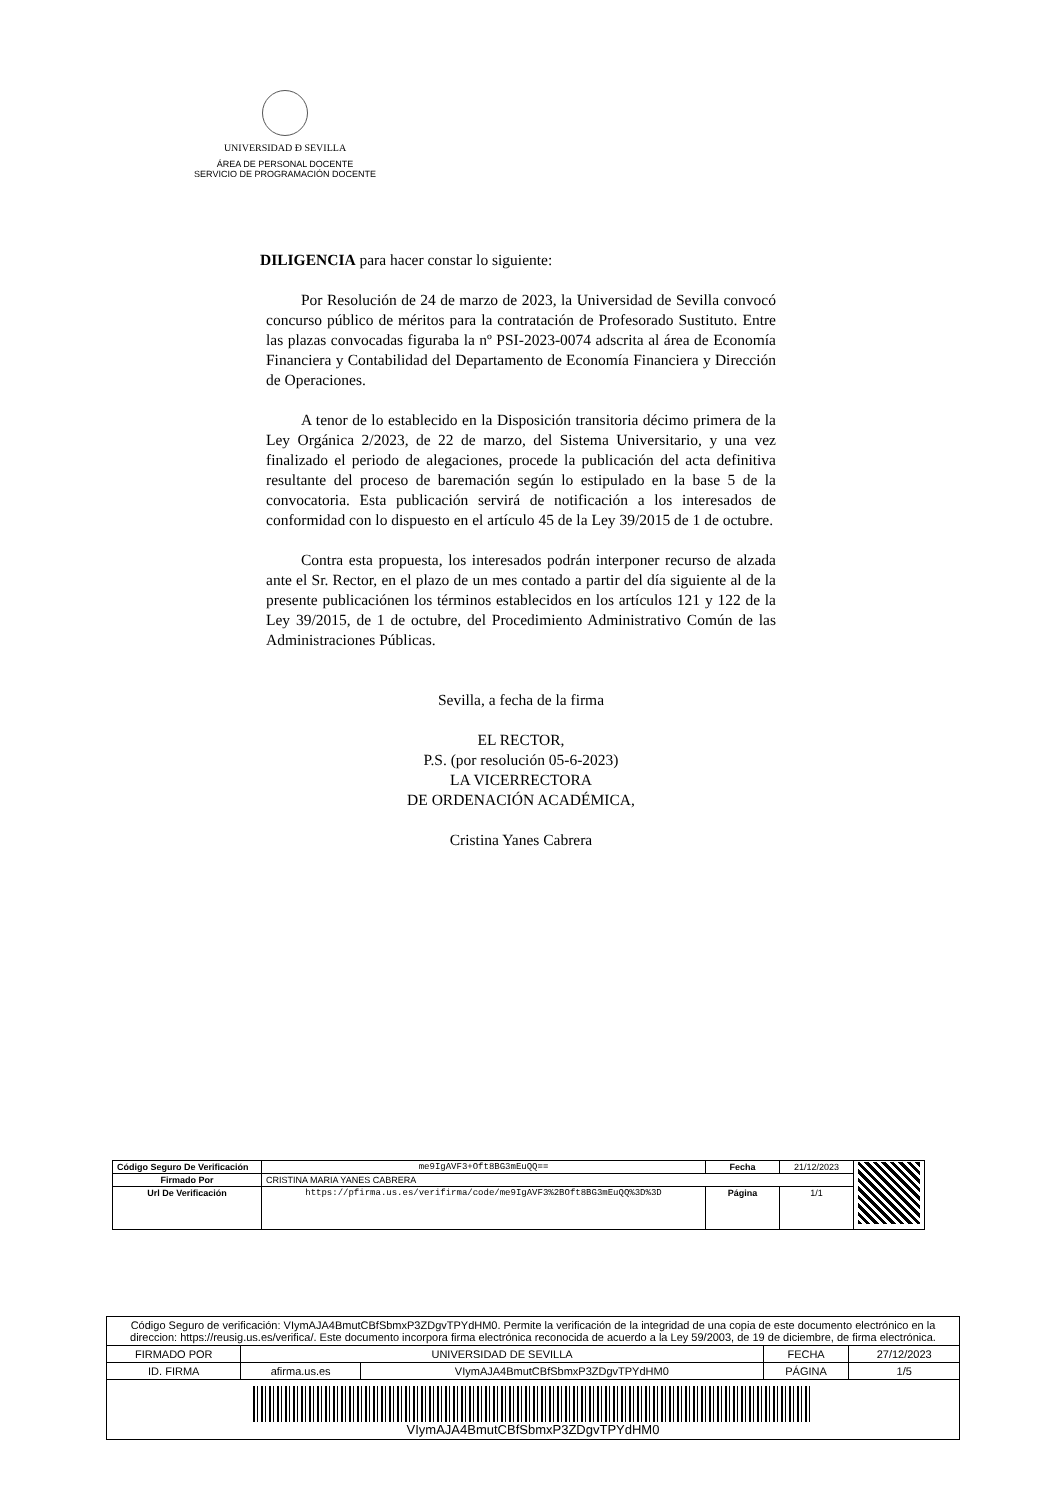UNIVERSIDAD Ð SEVILLA
ÁREA DE PERSONAL DOCENTE
SERVICIO DE PROGRAMACIÓN DOCENTE
DILIGENCIA para hacer constar lo siguiente:
Por Resolución de 24 de marzo de 2023, la Universidad de Sevilla convocó concurso público de méritos para la contratación de Profesorado Sustituto. Entre las plazas convocadas figuraba la nº PSI-2023-0074 adscrita al área de Economía Financiera y Contabilidad del Departamento de Economía Financiera y Dirección de Operaciones.
A tenor de lo establecido en la Disposición transitoria décimo primera de la Ley Orgánica 2/2023, de 22 de marzo, del Sistema Universitario, y una vez finalizado el periodo de alegaciones, procede la publicación del acta definitiva resultante del proceso de baremación según lo estipulado en la base 5 de la convocatoria. Esta publicación servirá de notificación a los interesados de conformidad con lo dispuesto en el artículo 45 de la Ley 39/2015 de 1 de octubre.
Contra esta propuesta, los interesados podrán interponer recurso de alzada ante el Sr. Rector, en el plazo de un mes contado a partir del día siguiente al de la presente publicaciónen los términos establecidos en los artículos 121 y 122 de la Ley 39/2015, de 1 de octubre, del Procedimiento Administrativo Común de las Administraciones Públicas.
Sevilla, a fecha de la firma
EL RECTOR,
P.S. (por resolución 05-6-2023)
LA VICERRECTORA
DE ORDENACIÓN ACADÉMICA,
Cristina Yanes Cabrera
| Código Seguro De Verificación | me9IgAVF3+Oft8BG3mEuQQ== | Fecha | 21/12/2023 | |
| Firmado Por | CRISTINA MARIA YANES CABRERA | | | |
| Url De Verificación | https://pfirma.us.es/verifirma/code/me9IgAVF3%2BOft8BG3mEuQQ%3D%3D | Página | 1/1 | |
| Código Seguro de verificación: VIymAJA4BmutCBfSbmxP3ZDgvTPYdHM0. Permite la verificación de la integridad de una copia de este documento electrónico en la direccion: https://reusig.us.es/verifica/. Este documento incorpora firma electrónica reconocida de acuerdo a la Ley 59/2003, de 19 de diciembre, de firma electrónica. | | | | |
| FIRMADO POR | UNIVERSIDAD DE SEVILLA | | FECHA | 27/12/2023 |
| ID. FIRMA | afirma.us.es | VIymAJA4BmutCBfSbmxP3ZDgvTPYdHM0 | PÁGINA | 1/5 |
| VIymAJA4BmutCBfSbmxP3ZDgvTPYdHM0 | | | | |